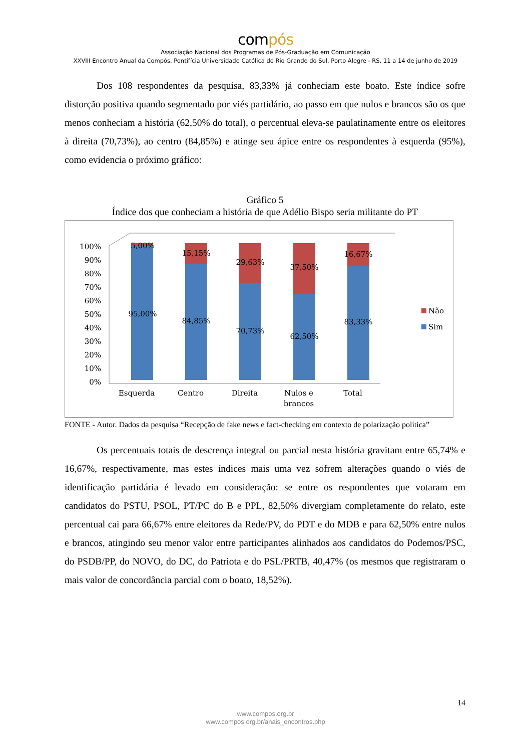compós
Associação Nacional dos Programas de Pós-Graduação em Comunicação
XXVIII Encontro Anual da Compós, Pontifícia Universidade Católica do Rio Grande do Sul, Porto Alegre - RS, 11 a 14 de junho de 2019
Dos 108 respondentes da pesquisa, 83,33% já conheciam este boato. Este índice sofre distorção positiva quando segmentado por viés partidário, ao passo em que nulos e brancos são os que menos conheciam a história (62,50% do total), o percentual eleva-se paulatinamente entre os eleitores à direita (70,73%), ao centro (84,85%) e atinge seu ápice entre os respondentes à esquerda (95%), como evidencia o próximo gráfico:
Gráfico 5
Índice dos que conheciam a história de que Adélio Bispo seria militante do PT
100%
90%
80%
70%
60%
50%
40%
30%
20%
10%
0%
5,00%
95,00%
15,15%
84,85%
29,63%
70,73%
37,50%
62,50%
16,67%
83,33%
Esquerda
Centro
Direita
Nulos e
brancos
Total
Não
Sim
FONTE - Autor. Dados da pesquisa “Recepção de fake news e fact-checking em contexto de polarização política”
Os percentuais totais de descrença integral ou parcial nesta história gravitam entre 65,74% e 16,67%, respectivamente, mas estes índices mais uma vez sofrem alterações quando o viés de identificação partidária é levado em consideração: se entre os respondentes que votaram em candidatos do PSTU, PSOL, PT/PC do B e PPL, 82,50% divergiam completamente do relato, este percentual cai para 66,67% entre eleitores da Rede/PV, do PDT e do MDB e para 62,50% entre nulos e brancos, atingindo seu menor valor entre participantes alinhados aos candidatos do Podemos/PSC, do PSDB/PP, do NOVO, do DC, do Patriota e do PSL/PRTB, 40,47% (os mesmos que registraram o mais valor de concordância parcial com o boato, 18,52%).
14
www.compos.org.br
www.compos.org.br/anais_encontros.php